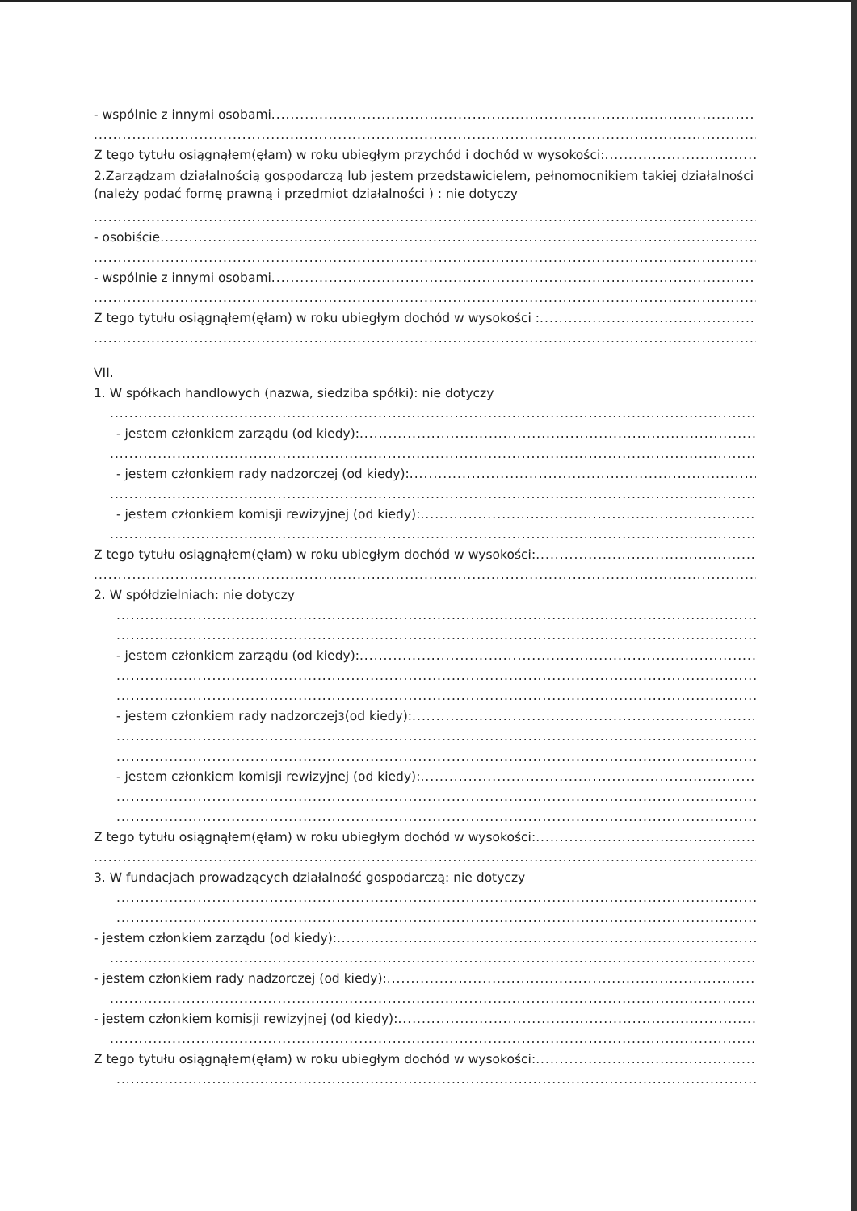- wspólnie z innymi osobami
Z tego tytułu osiągnąłem(ęłam) w roku ubiegłym przychód i dochód w wysokości:
2.Zarządzam działalnością gospodarczą lub jestem przedstawicielem, pełnomocnikiem takiej działalności (należy podać formę prawną i przedmiot działalności ) : nie dotyczy
- osobiście
- wspólnie z innymi osobami
Z tego tytułu osiągnąłem(ęłam) w roku ubiegłym dochód w wysokości :
VII.
1. W spółkach handlowych (nazwa, siedziba spółki): nie dotyczy
- jestem członkiem zarządu (od kiedy):
- jestem członkiem rady nadzorczej (od kiedy):
- jestem członkiem komisji rewizyjnej (od kiedy):
Z tego tytułu osiągnąłem(ęłam) w roku ubiegłym dochód w wysokości:
2. W spółdzielniach: nie dotyczy
- jestem członkiem zarządu (od kiedy):
- jestem członkiem rady nadzorczej <sup>3</sup> (od kiedy):
- jestem członkiem komisji rewizyjnej (od kiedy):
Z tego tytułu osiągnąłem(ęłam) w roku ubiegłym dochód w wysokości:
3. W fundacjach prowadzących działalność gospodarczą: nie dotyczy
- jestem członkiem zarządu (od kiedy):
- jestem członkiem rady nadzorczej (od kiedy):
- jestem członkiem komisji rewizyjnej (od kiedy):
Z tego tytułu osiągnąłem(ęłam) w roku ubiegłym dochód w wysokości: